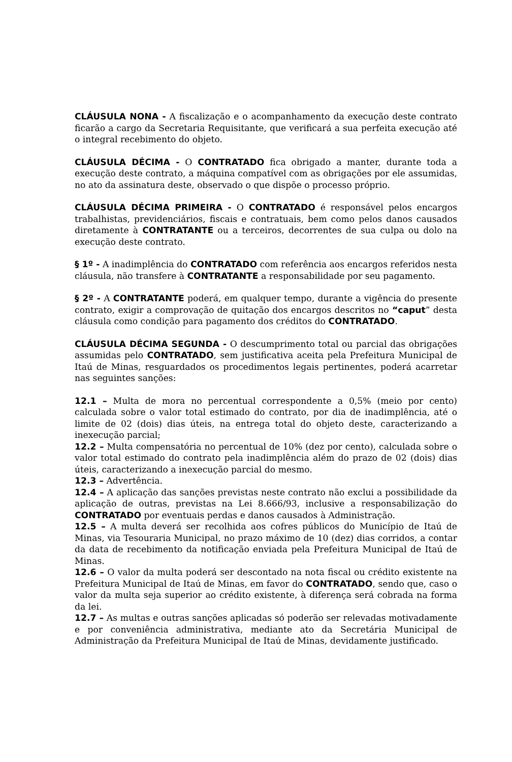CLÁUSULA NONA - A fiscalização e o acompanhamento da execução deste contrato ficarão a cargo da Secretaria Requisitante, que verificará a sua perfeita execução até o integral recebimento do objeto.
CLÁUSULA DÉCIMA - O CONTRATADO fica obrigado a manter, durante toda a execução deste contrato, a máquina compatível com as obrigações por ele assumidas, no ato da assinatura deste, observado o que dispõe o processo próprio.
CLÁUSULA DÉCIMA PRIMEIRA - O CONTRATADO é responsável pelos encargos trabalhistas, previdenciários, fiscais e contratuais, bem como pelos danos causados diretamente à CONTRATANTE ou a terceiros, decorrentes de sua culpa ou dolo na execução deste contrato.
§ 1º - A inadimplência do CONTRATADO com referência aos encargos referidos nesta cláusula, não transfere à CONTRATANTE a responsabilidade por seu pagamento.
§ 2º - A CONTRATANTE poderá, em qualquer tempo, durante a vigência do presente contrato, exigir a comprovação de quitação dos encargos descritos no “caput” desta cláusula como condição para pagamento dos créditos do CONTRATADO.
CLÁUSULA DÉCIMA SEGUNDA - O descumprimento total ou parcial das obrigações assumidas pelo CONTRATADO, sem justificativa aceita pela Prefeitura Municipal de Itaú de Minas, resguardados os procedimentos legais pertinentes, poderá acarretar nas seguintes sanções:
12.1 – Multa de mora no percentual correspondente a 0,5% (meio por cento) calculada sobre o valor total estimado do contrato, por dia de inadimplência, até o limite de 02 (dois) dias úteis, na entrega total do objeto deste, caracterizando a inexecução parcial;
12.2 – Multa compensatória no percentual de 10% (dez por cento), calculada sobre o valor total estimado do contrato pela inadimplência além do prazo de 02 (dois) dias úteis, caracterizando a inexecução parcial do mesmo.
12.3 – Advertência.
12.4 – A aplicação das sanções previstas neste contrato não exclui a possibilidade da aplicação de outras, previstas na Lei 8.666/93, inclusive a responsabilização do CONTRATADO por eventuais perdas e danos causados à Administração.
12.5 – A multa deverá ser recolhida aos cofres públicos do Município de Itaú de Minas, via Tesouraria Municipal, no prazo máximo de 10 (dez) dias corridos, a contar da data de recebimento da notificação enviada pela Prefeitura Municipal de Itaú de Minas.
12.6 – O valor da multa poderá ser descontado na nota fiscal ou crédito existente na Prefeitura Municipal de Itaú de Minas, em favor do CONTRATADO, sendo que, caso o valor da multa seja superior ao crédito existente, à diferença será cobrada na forma da lei.
12.7 – As multas e outras sanções aplicadas só poderão ser relevadas motivadamente e por conveniência administrativa, mediante ato da Secretária Municipal de Administração da Prefeitura Municipal de Itaú de Minas, devidamente justificado.